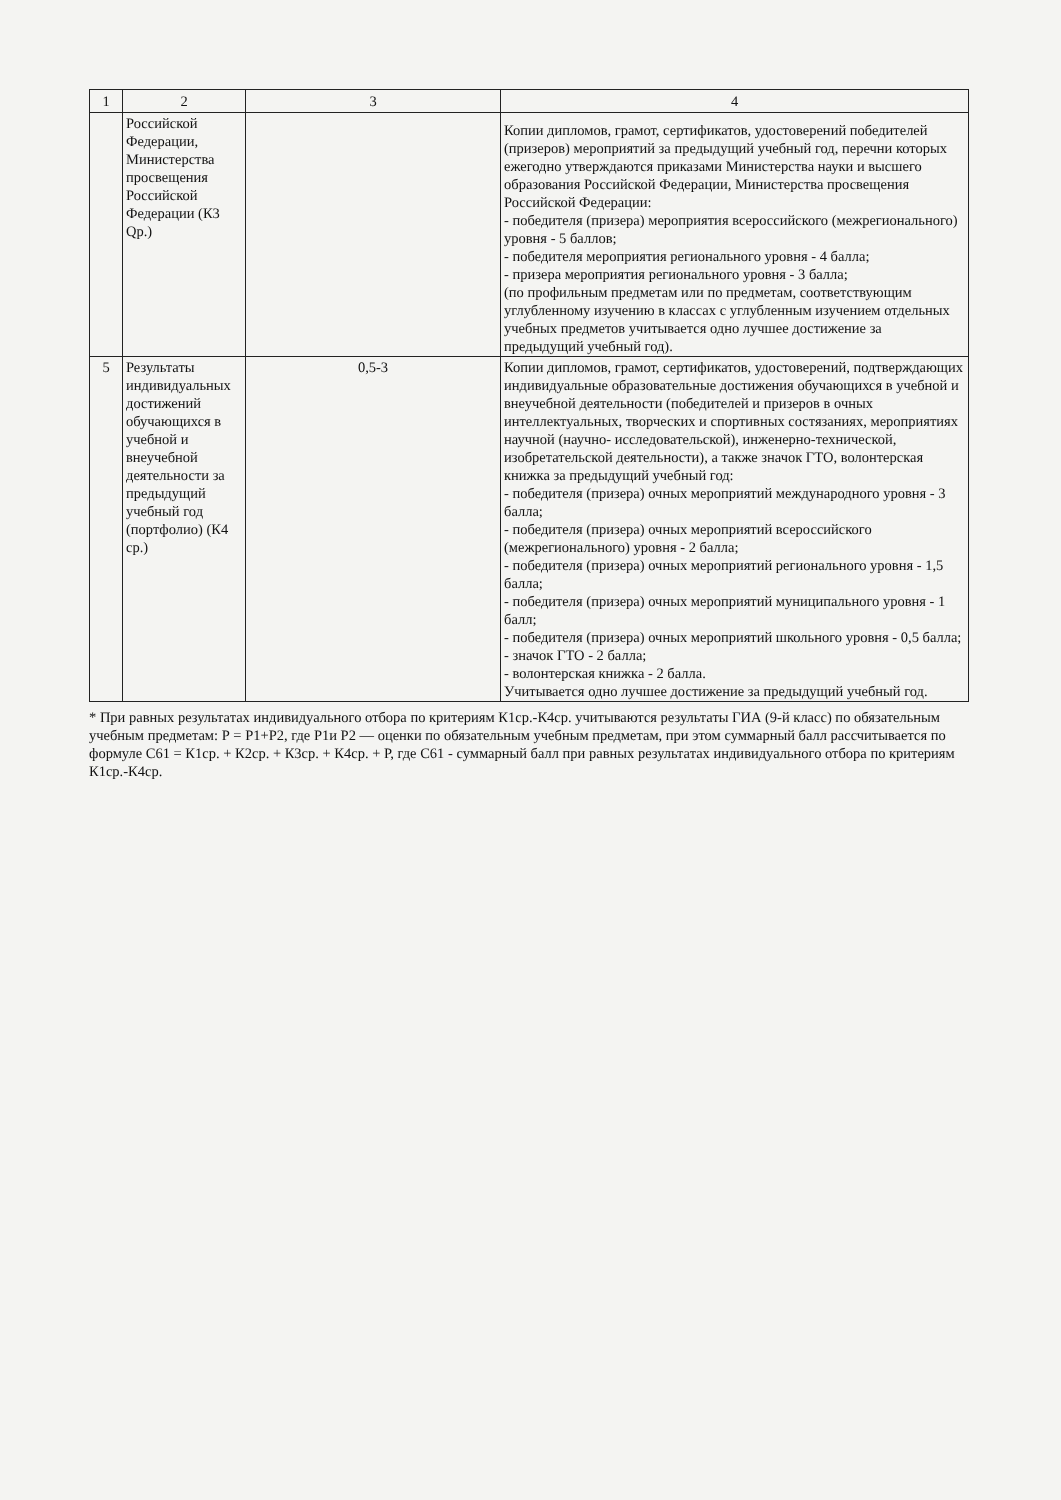| 1 | 2 | 3 | 4 |
| | Российской Федерации, Министерства просвещения Российской Федерации (К3 Qр.) | | Копии дипломов, грамот, сертификатов, удостоверений победителей (призеров) мероприятий за предыдущий учебный год, перечни которых ежегодно утверждаются приказами Министерства науки и высшего образования Российской Федерации, Министерства просвещения Российской Федерации: - победителя (призера) мероприятия всероссийского (межрегионального) уровня - 5 баллов; - победителя мероприятия регионального уровня - 4 балла; - призера мероприятия регионального уровня - 3 балла; (по профильным предметам или по предметам, соответствующим углубленному изучению в классах с углубленным изучением отдельных учебных предметов учитывается одно лучшее достижение за предыдущий учебный год). |
| 5 | Результаты индивидуальных достижений обучающихся в учебной и внеучебной деятельности за предыдущий учебный год (портфолио) (К4 ср.) | 0,5-3 | Копии дипломов, грамот, сертификатов, удостоверений, подтверждающих индивидуальные образовательные достижения обучающихся в учебной и внеучебной деятельности (победителей и призеров в очных интеллектуальных, творческих и спортивных состязаниях, мероприятиях научной (научно- исследовательской), инженерно-технической, изобретательской деятельности), а также значок ГТО, волонтерская книжка за предыдущий учебный год: - победителя (призера) очных мероприятий международного уровня - 3 балла; - победителя (призера) очных мероприятий всероссийского (межрегионального) уровня - 2 балла; - победителя (призера) очных мероприятий регионального уровня - 1,5 балла; - победителя (призера) очных мероприятий муниципального уровня - 1 балл; - победителя (призера) очных мероприятий школьного уровня - 0,5 балла; - значок ГТО - 2 балла; - волонтерская книжка - 2 балла. Учитывается одно лучшее достижение за предыдущий учебный год. |
* При равных результатах индивидуального отбора по критериям К1ср.-К4ср. учитываются результаты ГИА (9-й класс) по обязательным учебным предметам: Р = Р1+Р2, где Р1и Р2 — оценки по обязательным учебным предметам, при этом суммарный балл рассчитывается по формуле С61 = К1ср. + К2ср. + К3ср. + К4ср. + Р, где С61 - суммарный балл при равных результатах индивидуального отбора по критериям К1ср.-К4ср.